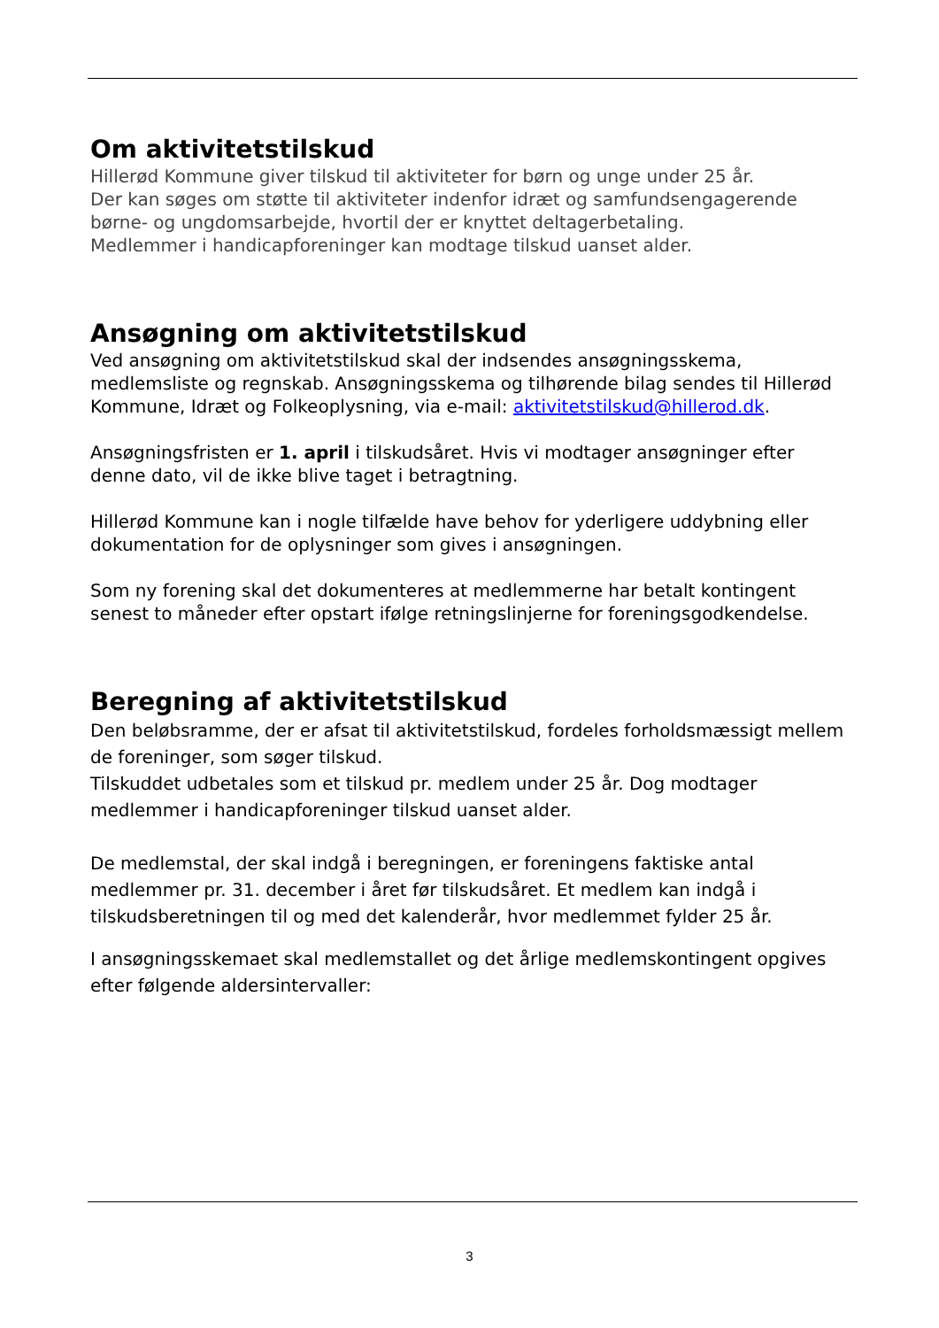Om aktivitetstilskud
Hillerød Kommune giver tilskud til aktiviteter for børn og unge under 25 år.
Der kan søges om støtte til aktiviteter indenfor idræt og samfundsengagerende børne- og ungdomsarbejde, hvortil der er knyttet deltagerbetaling.
Medlemmer i handicapforeninger kan modtage tilskud uanset alder.
Ansøgning om aktivitetstilskud
Ved ansøgning om aktivitetstilskud skal der indsendes ansøgningsskema, medlemsliste og regnskab. Ansøgningsskema og tilhørende bilag sendes til Hillerød Kommune, Idræt og Folkeoplysning, via e-mail: aktivitetstilskud@hillerod.dk.
Ansøgningsfristen er 1. april i tilskudsåret. Hvis vi modtager ansøgninger efter denne dato, vil de ikke blive taget i betragtning.
Hillerød Kommune kan i nogle tilfælde have behov for yderligere uddybning eller dokumentation for de oplysninger som gives i ansøgningen.
Som ny forening skal det dokumenteres at medlemmerne har betalt kontingent senest to måneder efter opstart ifølge retningslinjerne for foreningsgodkendelse.
Beregning af aktivitetstilskud
Den beløbsramme, der er afsat til aktivitetstilskud, fordeles forholdsmæssigt mellem de foreninger, som søger tilskud.
Tilskuddet udbetales som et tilskud pr. medlem under 25 år. Dog modtager medlemmer i handicapforeninger tilskud uanset alder.
De medlemstal, der skal indgå i beregningen, er foreningens faktiske antal medlemmer pr. 31. december i året før tilskudsåret. Et medlem kan indgå i tilskudsberetningen til og med det kalenderår, hvor medlemmet fylder 25 år.
I ansøgningsskemaet skal medlemstallet og det årlige medlemskontingent opgives efter følgende aldersintervaller:
3